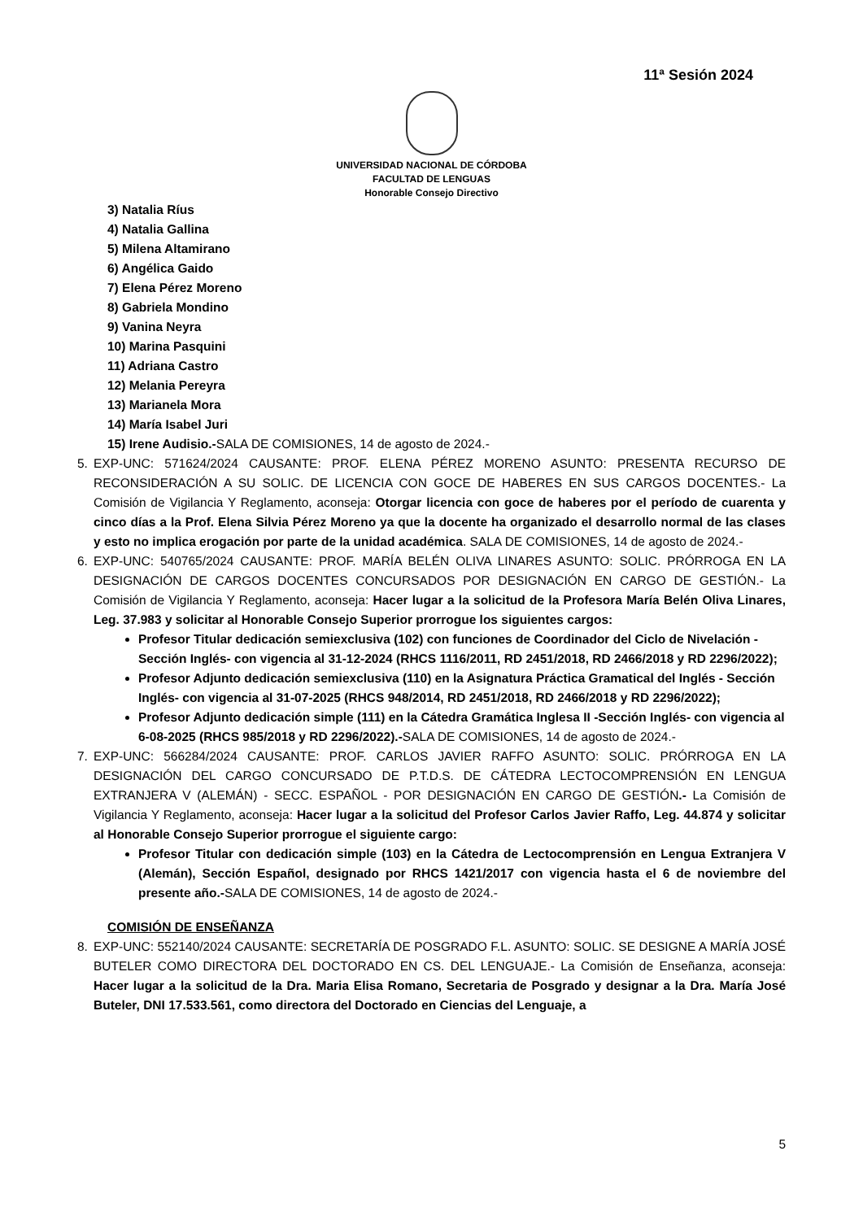11ª Sesión 2024
UNIVERSIDAD NACIONAL DE CÓRDOBA
FACULTAD DE LENGUAS
Honorable Consejo Directivo
3) Natalia Ríus
4) Natalia Gallina
5) Milena Altamirano
6) Angélica Gaido
7) Elena Pérez Moreno
8) Gabriela Mondino
9) Vanina Neyra
10) Marina Pasquini
11) Adriana Castro
12) Melania Pereyra
13) Marianela Mora
14) María Isabel Juri
15) Irene Audisio.-SALA DE COMISIONES, 14 de agosto de 2024.-
5. EXP-UNC: 571624/2024 CAUSANTE: PROF. ELENA PÉREZ MORENO ASUNTO: PRESENTA RECURSO DE RECONSIDERACIÓN A SU SOLIC. DE LICENCIA CON GOCE DE HABERES EN SUS CARGOS DOCENTES.- La Comisión de Vigilancia Y Reglamento, aconseja: Otorgar licencia con goce de haberes por el período de cuarenta y cinco días a la Prof. Elena Silvia Pérez Moreno ya que la docente ha organizado el desarrollo normal de las clases y esto no implica erogación por parte de la unidad académica. SALA DE COMISIONES, 14 de agosto de 2024.-
6. EXP-UNC: 540765/2024 CAUSANTE: PROF. MARÍA BELÉN OLIVA LINARES ASUNTO: SOLIC. PRÓRROGA EN LA DESIGNACIÓN DE CARGOS DOCENTES CONCURSADOS POR DESIGNACIÓN EN CARGO DE GESTIÓN.- La Comisión de Vigilancia Y Reglamento, aconseja: Hacer lugar a la solicitud de la Profesora María Belén Oliva Linares, Leg. 37.983 y solicitar al Honorable Consejo Superior prorrogue los siguientes cargos:
Profesor Titular dedicación semiexclusiva (102) con funciones de Coordinador del Ciclo de Nivelación -Sección Inglés- con vigencia al 31-12-2024 (RHCS 1116/2011, RD 2451/2018, RD 2466/2018 y RD 2296/2022);
Profesor Adjunto dedicación semiexclusiva (110) en la Asignatura Práctica Gramatical del Inglés - Sección Inglés- con vigencia al 31-07-2025 (RHCS 948/2014, RD 2451/2018, RD 2466/2018 y RD 2296/2022);
Profesor Adjunto dedicación simple (111) en la Cátedra Gramática Inglesa II -Sección Inglés- con vigencia al 6-08-2025 (RHCS 985/2018 y RD 2296/2022).-SALA DE COMISIONES, 14 de agosto de 2024.-
7. EXP-UNC: 566284/2024 CAUSANTE: PROF. CARLOS JAVIER RAFFO ASUNTO: SOLIC. PRÓRROGA EN LA DESIGNACIÓN DEL CARGO CONCURSADO DE P.T.D.S. DE CÁTEDRA LECTOCOMPRENSIÓN EN LENGUA EXTRANJERA V (ALEMÁN) - SECC. ESPAÑOL - POR DESIGNACIÓN EN CARGO DE GESTIÓN.- La Comisión de Vigilancia Y Reglamento, aconseja: Hacer lugar a la solicitud del Profesor Carlos Javier Raffo, Leg. 44.874 y solicitar al Honorable Consejo Superior prorrogue el siguiente cargo:
Profesor Titular con dedicación simple (103) en la Cátedra de Lectocomprensión en Lengua Extranjera V (Alemán), Sección Español, designado por RHCS 1421/2017 con vigencia hasta el 6 de noviembre del presente año.-SALA DE COMISIONES, 14 de agosto de 2024.-
COMISIÓN DE ENSEÑANZA
8. EXP-UNC: 552140/2024 CAUSANTE: SECRETARÍA DE POSGRADO F.L. ASUNTO: SOLIC. SE DESIGNE A MARÍA JOSÉ BUTELER COMO DIRECTORA DEL DOCTORADO EN CS. DEL LENGUAJE.- La Comisión de Enseñanza, aconseja: Hacer lugar a la solicitud de la Dra. Maria Elisa Romano, Secretaria de Posgrado y designar a la Dra. María José Buteler, DNI 17.533.561, como directora del Doctorado en Ciencias del Lenguaje, a
5